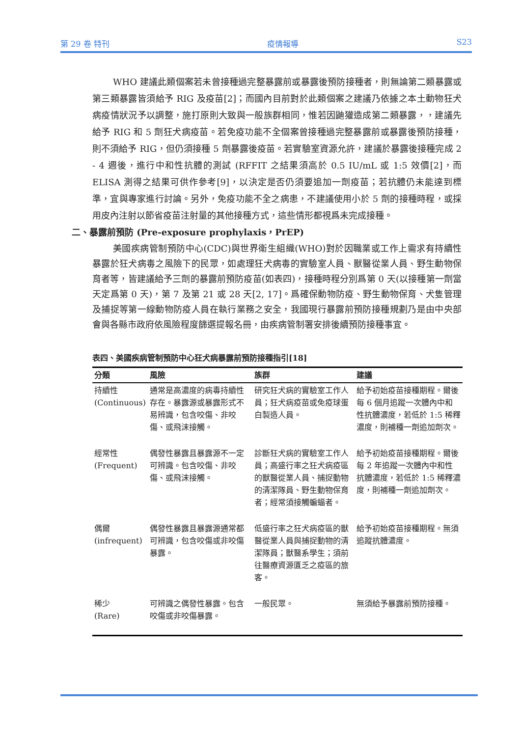第 29 卷 特刊 疫情報導 S23
WHO 建議此類個案若未曾接種過完整暴露前或暴露後預防接種者，則無論第二類暴露或第三類暴露皆須給予 RIG 及疫苗[2]；而國內目前對於此類個案之建議乃依據之本土動物狂犬病疫情狀況予以調整，施打原則大致與一般族群相同，惟若因鼬獾造成第二類暴露，，建議先給予 RIG 和 5 劑狂犬病疫苗。若免疫功能不全個案曾接種過完整暴露前或暴露後預防接種，則不須給予 RIG，但仍須接種 5 劑暴露後疫苗。若實驗室資源允許，建議於暴露後接種完成 2 - 4 週後，進行中和性抗體的測試 (RFFIT 之結果須高於 0.5 IU/mL 或 1:5 效價[2]，而 ELISA 測得之結果可供作參考[9]，以決定是否仍須要追加一劑疫苗；若抗體仍未能達到標準，宜與專家進行討論。另外，免疫功能不全之病患，不建議使用小於 5 劑的接種時程，或採用皮內注射以節省疫苗注射量的其他接種方式，這些情形都視爲未完成接種。
二、暴露前預防 (Pre-exposure prophylaxis，PrEP)
美國疾病管制預防中心(CDC)與世界衛生組織(WHO)對於因職業或工作上需求有持續性暴露於狂犬病毒之風險下的民眾，如處理狂犬病毒的實驗室人員、獸醫從業人員、野生動物保育者等，皆建議給予三劑的暴露前預防疫苗(如表四)，接種時程分別爲第 0 天(以接種第一劑當天定爲第 0 天)，第 7 及第 21 或 28 天[2, 17]。爲確保動物防疫、野生動物保育、犬隻管理及捕捉等第一線動物防疫人員在執行業務之安全，我國現行暴露前預防接種規劃乃是由中央部會與各縣市政府依風險程度篩選提報名冊，由疾病管制署安排後續預防接種事宜。
表四、美國疾病管制預防中心狂犬病暴露前預防接種指引[18]
| 分類 | 風險 | 族群 | 建議 |
| --- | --- | --- | --- |
| 持續性 (Continuous) | 通常是高濃度的病毒持續性存在。暴露源或暴露形式不易辨識，包含咬傷、非咬傷、或飛沫接觸。 | 研究狂犬病的實驗室工作人員；狂犬病疫苗或免疫球蛋白製造人員。 | 給予初始疫苗接種期程。爾後每 6 個月追蹤一次體內中和性抗體濃度，若低於 1:5 稀釋濃度，則補種一劑追加劑次。 |
| 經常性 (Frequent) | 偶發性暴露且暴露源不一定可辨識。包含咬傷、非咬傷、或飛沫接觸。 | 診斷狂犬病的實驗室工作人員；高盛行率之狂犬病疫區的獸醫從業人員、捕捉動物的清潔隊員、野生動物保育者；經常須接觸蝙蝠者。 | 給予初始疫苗接種期程。爾後每 2 年追蹤一次體內中和性抗體濃度，若低於 1:5 稀釋濃度，則補種一劑追加劑次。 |
| 偶爾 (infrequent) | 偶發性暴露且暴露源通常都可辨識，包含咬傷或非咬傷暴露。 | 低盛行率之狂犬病疫區的獸醫從業人員與捕捉動物的清潔隊員；獸醫系學生；須前往醫療資源匱乏之疫區的旅客。 | 給予初始疫苗接種期程。無須追蹤抗體濃度。 |
| 稀少 (Rare) | 可辨識之偶發性暴露。包含咬傷或非咬傷暴露。 | 一般民眾。 | 無須給予暴露前預防接種。 |